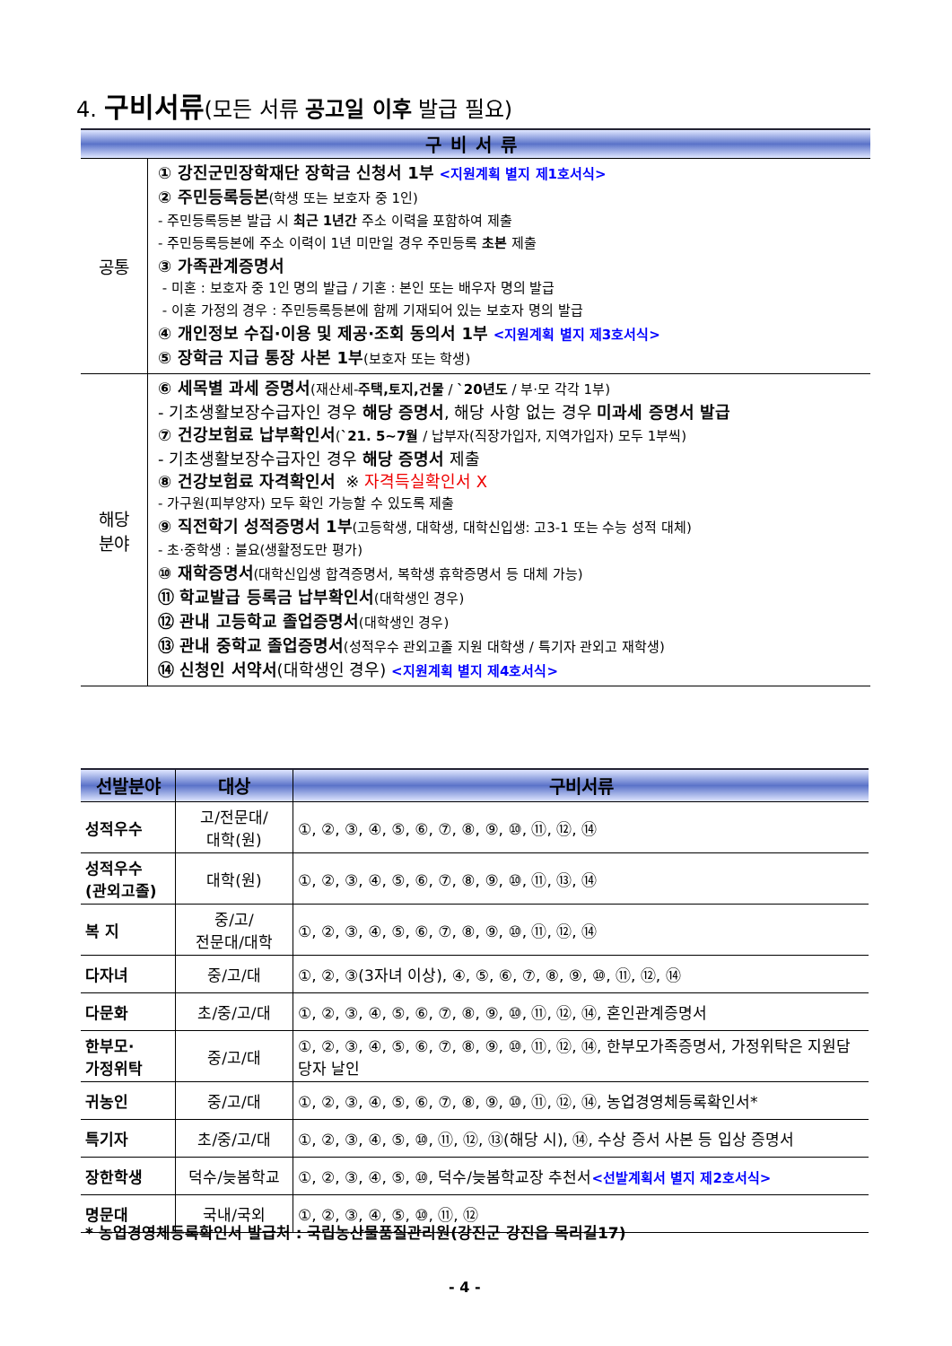4. 구비서류(모든 서류 공고일 이후 발급 필요)
| 구비서류 | |
| 공통 | ① 강진군민장학재단 장학금 신청서 1부 <지원계획 별지 제1호서식> ② 주민등록등본 (학생 또는 보호자 중 1인) - 주민등록등본 발급 시 최근 1년간 주소 이력을 포함하여 제출 - 주민등록등본에 주소 이력이 1년 미만일 경우 주민등록 초본 제출 ③ 가족관계증명서 - 미혼 : 보호자 중 1인 명의 발급 / 기혼 : 본인 또는 배우자 명의 발급 - 이혼 가정의 경우 : 주민등록등본에 함께 기재되어 있는 보호자 명의 발급 ④ 개인정보 수집·이용 및 제공·조회 동의서 1부 <지원계획 별지 제3호서식> ⑤ 장학금 지급 통장 사본 1부 (보호자 또는 학생) |
| 해당 분야 | ⑥ 세목별 과세 증명서 (재산세- 주택,토지,건물 / `20년도 / 부·모 각각 1부) - 기초생활보장수급자인 경우 해당 증명서 , 해당 사항 없는 경우 미과세 증명서 발급 ⑦ 건강보험료 납부확인서 ( `21. 5~7월 / 납부자(직장가입자, 지역가입자) 모두 1부씩) - 기초생활보장수급자인 경우 해당 증명서 제출 ⑧ 건강보험료 자격확인서 ※ 자격득실확인서 X - 가구원(피부양자) 모두 확인 가능할 수 있도록 제출 ⑨ 직전학기 성적증명서 1부 (고등학생, 대학생, 대학신입생: 고3-1 또는 수능 성적 대체) - 초·중학생 : 불요(생활정도만 평가) ⑩ 재학증명서 (대학신입생 합격증명서, 복학생 휴학증명서 등 대체 가능) ⑪ 학교발급 등록금 납부확인서 (대학생인 경우) ⑫ 관내 고등학교 졸업증명서 (대학생인 경우) ⑬ 관내 중학교 졸업증명서 (성적우수 관외고졸 지원 대학생 / 특기자 관외고 재학생) ⑭ 신청인 서약서 (대학생인 경우) <지원계획 별지 제4호서식> |
| 선발분야 | 대상 | 구비서류 |
| --- | --- | --- |
| 성적우수 | 고/전문대/ 대학(원) | ①, ②, ③, ④, ⑤, ⑥, ⑦, ⑧, ⑨, ⑩, ⑪, ⑫, ⑭ |
| 성적우수 (관외고졸) | 대학(원) | ①, ②, ③, ④, ⑤, ⑥, ⑦, ⑧, ⑨, ⑩, ⑪, ⑬, ⑭ |
| 복 지 | 중/고/ 전문대/대학 | ①, ②, ③, ④, ⑤, ⑥, ⑦, ⑧, ⑨, ⑩, ⑪, ⑫, ⑭ |
| 다자녀 | 중/고/대 | ①, ②, ③(3자녀 이상), ④, ⑤, ⑥, ⑦, ⑧, ⑨, ⑩, ⑪, ⑫, ⑭ |
| 다문화 | 초/중/고/대 | ①, ②, ③, ④, ⑤, ⑥, ⑦, ⑧, ⑨, ⑩, ⑪, ⑫, ⑭, 혼인관계증명서 |
| 한부모· 가정위탁 | 중/고/대 | ①, ②, ③, ④, ⑤, ⑥, ⑦, ⑧, ⑨, ⑩, ⑪, ⑫, ⑭, 한부모가족증명서, 가정위탁은 지원담당자 날인 |
| 귀농인 | 중/고/대 | ①, ②, ③, ④, ⑤, ⑥, ⑦, ⑧, ⑨, ⑩, ⑪, ⑫, ⑭, 농업경영체등록확인서* |
| 특기자 | 초/중/고/대 | ①, ②, ③, ④, ⑤, ⑩, ⑪, ⑫, ⑬(해당 시), ⑭, 수상 증서 사본 등 입상 증명서 |
| 장한학생 | 덕수/늦봄학교 | ①, ②, ③, ④, ⑤, ⑩, 덕수/늦봄학교장 추천서 <선발계획서 별지 제2호서식> |
| 명문대 | 국내/국외 | ①, ②, ③, ④, ⑤, ⑩, ⑪, ⑫ |
* 농업경영체등록확인서 발급처 : 국립농산물품질관리원(강진군 강진읍 목리길17)
- 4 -